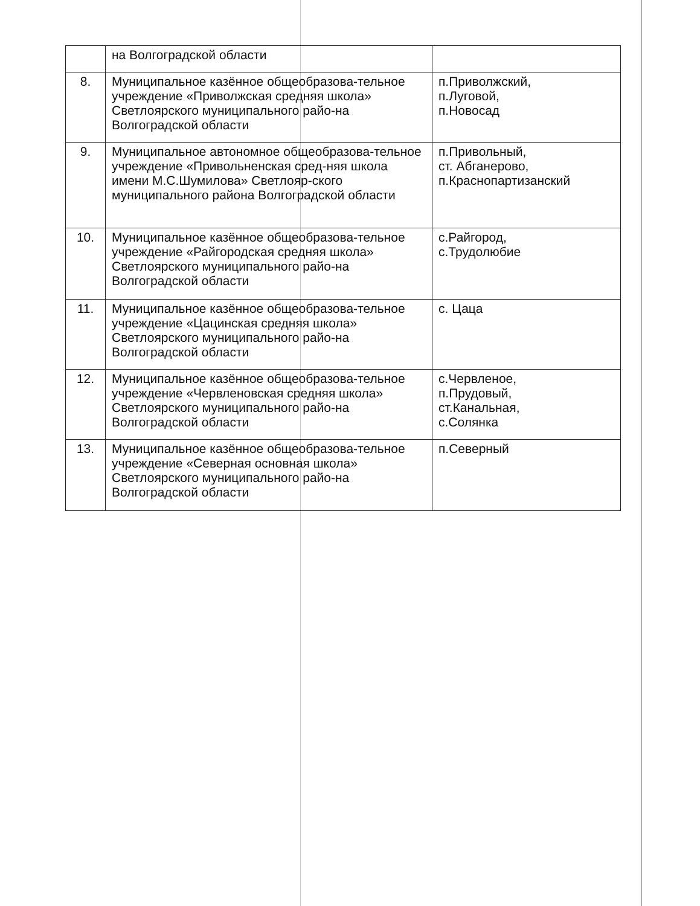| | на Волгоградской области | |
| 8. | Муниципальное казённое общеобразова-тельное учреждение «Приволжская средняя школа» Светлоярского муниципального райо-на Волгоградской области | п.Приволжский, п.Луговой, п.Новосад |
| 9. | Муниципальное автономное общеобразова-тельное учреждение «Привольненская сред-няя школа имени М.С.Шумилова» Светлояр-ского муниципального района Волгоградской области | п.Привольный, ст. Абганерово, п.Краснопартизанский |
| 10. | Муниципальное казённое общеобразова-тельное учреждение «Райгородская средняя школа» Светлоярского муниципального райо-на Волгоградской области | с.Райгород, с.Трудолюбие |
| 11. | Муниципальное казённое общеобразова-тельное учреждение «Цацинская средняя школа» Светлоярского муниципального райо-на Волгоградской области | с. Цаца |
| 12. | Муниципальное казённое общеобразова-тельное учреждение «Червленовская средняя школа» Светлоярского муниципального райо-на Волгоградской области | с.Червленое, п.Прудовый, ст.Канальная, с.Солянка |
| 13. | Муниципальное казённое общеобразова-тельное учреждение «Северная основная школа» Светлоярского муниципального райо-на Волгоградской области | п.Северный |